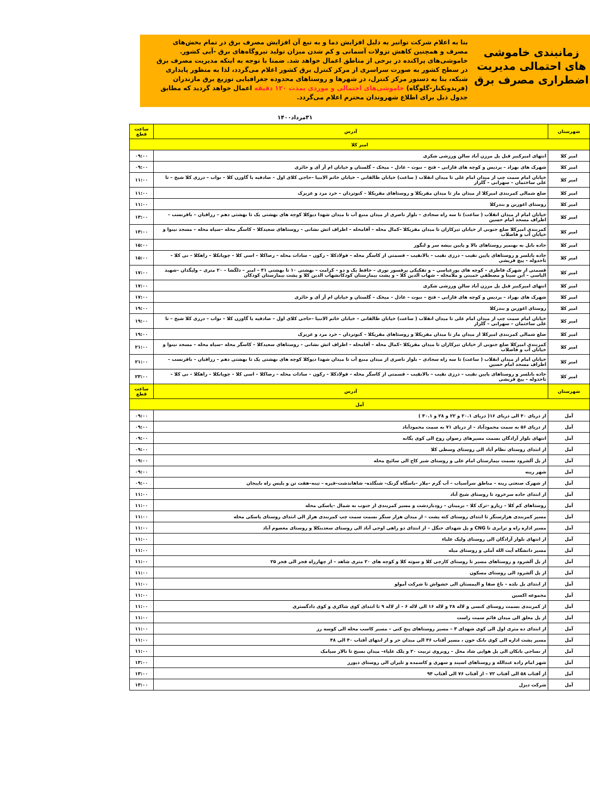زمانبندی خاموشی های احتمالی مدیریت اضطراری مصرف برق
بنا به اعلام شرکت توانیر به دلیل افزایش دما و به تبع آن افزایش مصرف برق در تمام بخش‌های مصرف و همچنین کاهش نزولات آسمانی و کم شدن میزان تولید نیروگاه‌های برق -آبی کشور. خاموشی‌های پراکنده در برخی از مناطق اعمال خواهد شد. ضمنا با توجه به اینکه مدیریت مصرف برق در سطح کشور به صورت سراسری از مرکز کنترل برق کشور اعلام می‌گردد، لذا به منظور پایداری شبکه، بنا به دستور مرکز کنترل، در شهرها و روستاهای محدوده جغرافیایی توزیع برق مازندران (فریدونکنار-گلوگاه) خاموشی‌های احتمالی و موردی بمدت ۱۲۰ دقیقه اعمال خواهد گردید که مطابق جدول ذیل برای اطلاع شهروندان محترم اعلام می‌گردد.
۳۱مرداد۱۴۰۰
| شهرستان | آدرس | ساعت قطع |
| --- | --- | --- |
| امیر کلا | | |
| امیر کلا | انتهای امیرکبیر قبل پل مرزن آباد سالن ورزشی شکری | ۰۹:۰۰ |
| امیر کلا | شهرک های بهزاد – پردیس و کوچه های فارابی – فتح – نبوت – عادل – میخک – گلستان و خیابان ام آر آی و حائری | ۰۹:۰۰ |
| امیر کلا | خیابان امام سمت چپ از میدان امام علی تا میدان انقلاب ( ساعت) خیابان طالقانی – خیابان خاتم الانبیا –حاجی کلای اول – صادقیه یا گاوزن کلا – نواب – درزی کلا شیخ – تا علی ساختمان – سهرابی – گلزار | ۱۱:۰۰ |
| امیر کلا | ضلع شمالی کمربندی امیرکلا از میدان ماز تا میدان مقریکلا و روستاهای مقریکلا – کبوتردان – خرد مرد و عزیزک | ۱۱:۰۰ |
| امیر کلا | روستای اغوزبن و بندرکلا | ۱۱:۰۰ |
| امیر کلا | خیابان امام از میدان انقلاب ( ساعت) تا سه راه سجادی – بلوار ناصری از میدان منبع آب تا میدان شهدا دیوکلا کوچه های بهشتی یک تا بهشتی دهم – رزاقیان – باقرنسب – اطراف مسجد امام حسین | ۱۳:۰۰ |
| امیر کلا | کمربندی امیرکلا ضلع جنوبی از خیابان تیرکاران تا میدان مقریکلا –کمال محله – آقامحله – اطراف اتش نشانی – روستاهای سعیدکلا – کاسگر محله –سیاه محله – مسجد نینوا و خیابان آب و فاضلاب | ۱۳:۰۰ |
| امیر کلا | جاده بابل به بهنمیر روستاهای بالا و پایین بیشه سر و لنگور | ۱۵:۰۰ |
| امیر کلا | جاده بابلسر و روستاهای پایین نقیب – درزی نقیب – بالانقیب – قسمتی از کاسگر محله – فولادکلا – رکون – سادات محله – رضاکلا – اسی کلا – چوپانکلا – راهکلا – نی کلا – تاجدوله – پیچ قریشی | ۱۵:۰۰ |
| امیر کلا | قسمتی از شهرک فاطری – کوچه های پورعباسی – و تفکیکی پرفسور نوری – حافظ یک و دو – کرامت – بهشتی ۱۰ تا بهشتی ۴۱ – امیر – دلگشا – ۲۰ متری – ولیگدان –شهید الیاسی – ابن سینا و مصطفی خمینی و ملامحله – شهاب الدین کلا – و پشت بیمارستان کودکانشهاب الدین کلا و پشت بیمارستان کودکان | ۱۷:۰۰ |
| امیر کلا | انتهای امیرکبیر قبل پل مرزن آباد سالن ورزشی شکری | ۱۷:۰۰ |
| امیر کلا | شهرک های بهزاد – پردیس و کوچه های فارابی – فتح – نبوت – عادل – میخک – گلستان و خیابان ام آر آی و حائری | ۱۷:۰۰ |
| امیر کلا | روستای اغوزبن و بندرکلا | ۱۹:۰۰ |
| امیر کلا | خیابان امام سمت چپ از میدان امام علی تا میدان انقلاب ( ساعت) خیابان طالقانی – خیابان خاتم الانبیا –حاجی کلای اول – صادقیه یا گاوزن کلا – نواب – درزی کلا شیخ – تا علی ساختمان – سهرابی – گلزار | ۱۹:۰۰ |
| امیر کلا | ضلع شمالی کمربندی امیرکلا از میدان ماز تا میدان مقریکلا و روستاهای مقریکلا – کبوتردان – خرد مرد و عزیزک | ۱۹:۰۰ |
| امیر کلا | کمربندی امیرکلا ضلع جنوبی از خیابان تیرکاران تا میدان مقریکلا –کمال محله – آقامحله – اطراف اتش نشانی – روستاهای سعیدکلا – کاسگر محله –سیاه محله – مسجد نینوا و خیابان آب و فاضلاب | ۲۱:۰۰ |
| امیر کلا | خیابان امام از میدان انقلاب ( ساعت) تا سه راه سجادی – بلوار ناصری از میدان منبع آب تا میدان شهدا دیوکلا کوچه های بهشتی یک تا بهشتی دهم – رزاقیان – باقرنسب – اطراف مسجد امام حسین | ۲۱:۰۰ |
| امیر کلا | جاده بابلسر و روستاهای پایین نقیب – درزی نقیب – بالانقیب – قسمتی از کاسگر محله – فولادکلا – رکون – سادات محله – رضاکلا – اسی کلا – چوپانکلا – راهکلا – نی کلا – تاجدوله – پیچ قریشی | ۲۳:۰۰ |
| شهرستان | آدرس | ساعت قطع |
| آمل | | |
| آمل | از دریای ۴۰ الی دریای ۱۶( دریای ۲۰.۱ و ۲۲ و ۲۸ و ۳۰.۱ ) | ۰۹:۰۰ |
| آمل | از دریای ۵۶ به سمت محمودآباد – از دریای ۷۱ به سمت محمودآباد | ۰۹:۰۰ |
| آمل | انتهای بلوار آزادگان بسمت مسیرهای رضوان زوج الی کوی یگانه | ۰۹:۰۰ |
| آمل | از ابتدای روستای نظام آباد الی روستای وسطی کلا | ۰۹:۰۰ |
| آمل | از پل آلشرود بسمت بیمارستان امام علی و روستای شیر کاج الی سائیج محله | ۰۹:۰۰ |
| آمل | شهر رینه | ۰۹:۰۰ |
| آمل | از شهرک صنعتی رینه – مناطق سرآسیاب – آب گرم –ملار –پاسگاه گزنک– شنگلده– شاهاندشت–فیره – تینه–هفت تن و پلیس راه باییجان | ۰۹:۰۰ |
| آمل | از ابتدای جاده سرخرود تا روستای شیخ آباد | ۱۱:۰۰ |
| آمل | روستاهای کم کلا – زیارو –ترک کلا – بزمینان – رودباردشت و مسیر کمربندی از جنوب به شمال –پاسکی محله | ۱۱:۰۰ |
| آمل | مسیر کمربندی هزارسنگر تا ابتدای روستای کته پشت – از میدان هزار سنگر بسمت سمت چپ کمربندی هراز الی ابتدای روستای پاسکی محله | ۱۱:۰۰ |
| آمل | مسیر اداره راه و ترابری تا CNG و پل شهدای جنگل – از ابتدای دو راهی اوجی آباد الی روستای سعدینکلا و روستای معصوم آباد | ۱۱:۰۰ |
| آمل | از انتهای بلوار آزادگان الی روستای ولیک علیاء | ۱۱:۰۰ |
| آمل | مسیر دانشگاه آیت الله آملی و روستای میله | ۱۱:۰۰ |
| آمل | از پل آلشرود و روستاهای مسیر تا روستای کارچی کلا و سوته کلا و کوچه های ۲۰ متری شاهد – از چهارراه فجر الی فجر ۲۵ | ۱۱:۰۰ |
| آمل | از پل آلشرود الی روستای مسکون | ۱۱:۰۰ |
| آمل | از ابتدای پل بلده – باغ صفا و الیمستان الی خشواش تا شرکت آمولو | ۱۱:۰۰ |
| آمل | مجموعه اکسین | ۱۱:۰۰ |
| آمل | از کمربندی بسمت روستای کنسی و لاله ۲۸ و لاله ۱۶ الی لاله ۶ – از لاله ۹ تا ابتدای کوی شاکری و کوی دادگستری | ۱۱:۰۰ |
| آمل | از پل معلق الی میدان قائم سمت راست | ۱۱:۰۰ |
| آمل | از ابتدای ده متری اول الی کوی شهدای ۳ – مسیر روستاهای پنج کتی – مسیر کاسب محله الی کوسه رز | ۱۱:۰۰ |
| آمل | مسیر پشت اداره الی کوی بانک خون ، مسیر آفتاب ۳۶ الی میدان حر و از انتهای آفتاب ۴۰ الی ۴۸ | ۱۱:۰۰ |
| آمل | از نساجی بابکان الی پل هوایی شاد محل – روبروی تربیت ۲۰ و پلک علیاء– میدان بسیج تا تالار سیامک | ۱۱:۰۰ |
| آمل | شهر امام زاده عبدالله و روستاهای اسپند و سهری و کاسمده و تلیران الی روستای دیورز | ۱۳:۰۰ |
| آمل | از آفتاب ۵۸ الی آفتاب ۷۲ – از آفتاب ۷۶ الی آفتاب ۹۴ | ۱۳:۰۰ |
| آمل | شرکت دیزل | ۱۳:۰۰ |